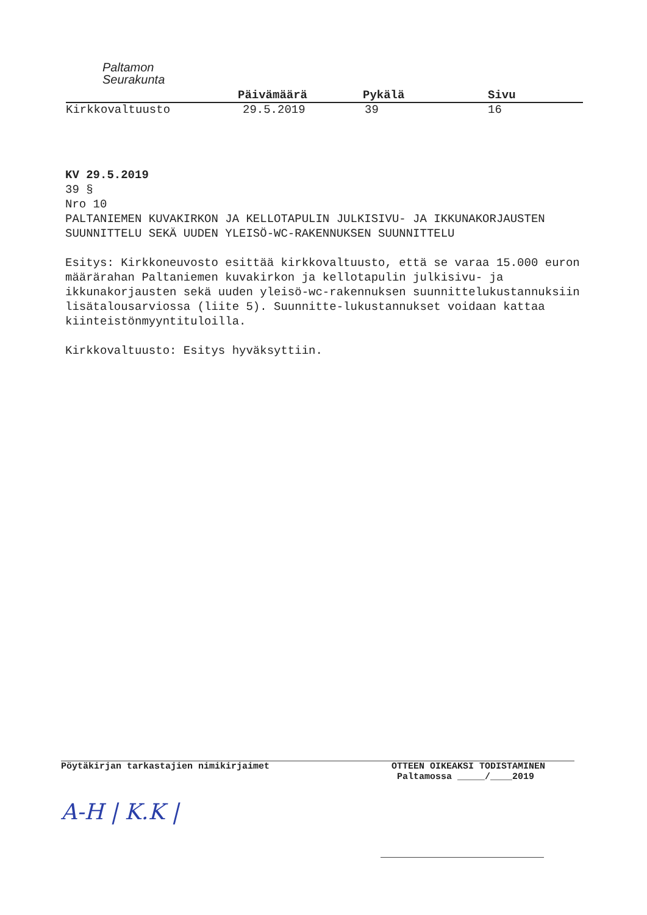Paltamon
Seurakunta
Päivämäärä Pykälä Sivu
Kirkkovaltuusto 29.5.2019 39 16
KV 29.5.2019
39 §
Nro 10
PALTANIEMEN KUVAKIRKON JA KELLOTAPULIN JULKISIVU- JA IKKUNAKORJAUSTEN SUUNNITTELU SEKÄ UUDEN YLEISÖ-WC-RAKENNUKSEN SUUNNITTELU
Esitys: Kirkkoneuvosto esittää kirkkovaltuusto, että se varaa 15.000 euron määrärahan Paltaniemen kuvakirkon ja kellotapulin julkisivu- ja ikkunakorjausten sekä uuden yleisö-wc-rakennuksen suunnittelukustannuksiin lisätalousarviossa (liite 5). Suunnitte-lukustannukset voidaan kattaa kiinteistönmyyntituloilla.
Kirkkovaltuusto: Esitys hyväksyttiin.
Pöytäkirjan tarkastajien nimikirjaimet
OTTEEN OIKEAKSI TODISTAMINEN
Paltamossa _____/____2019
A-H | K.K |